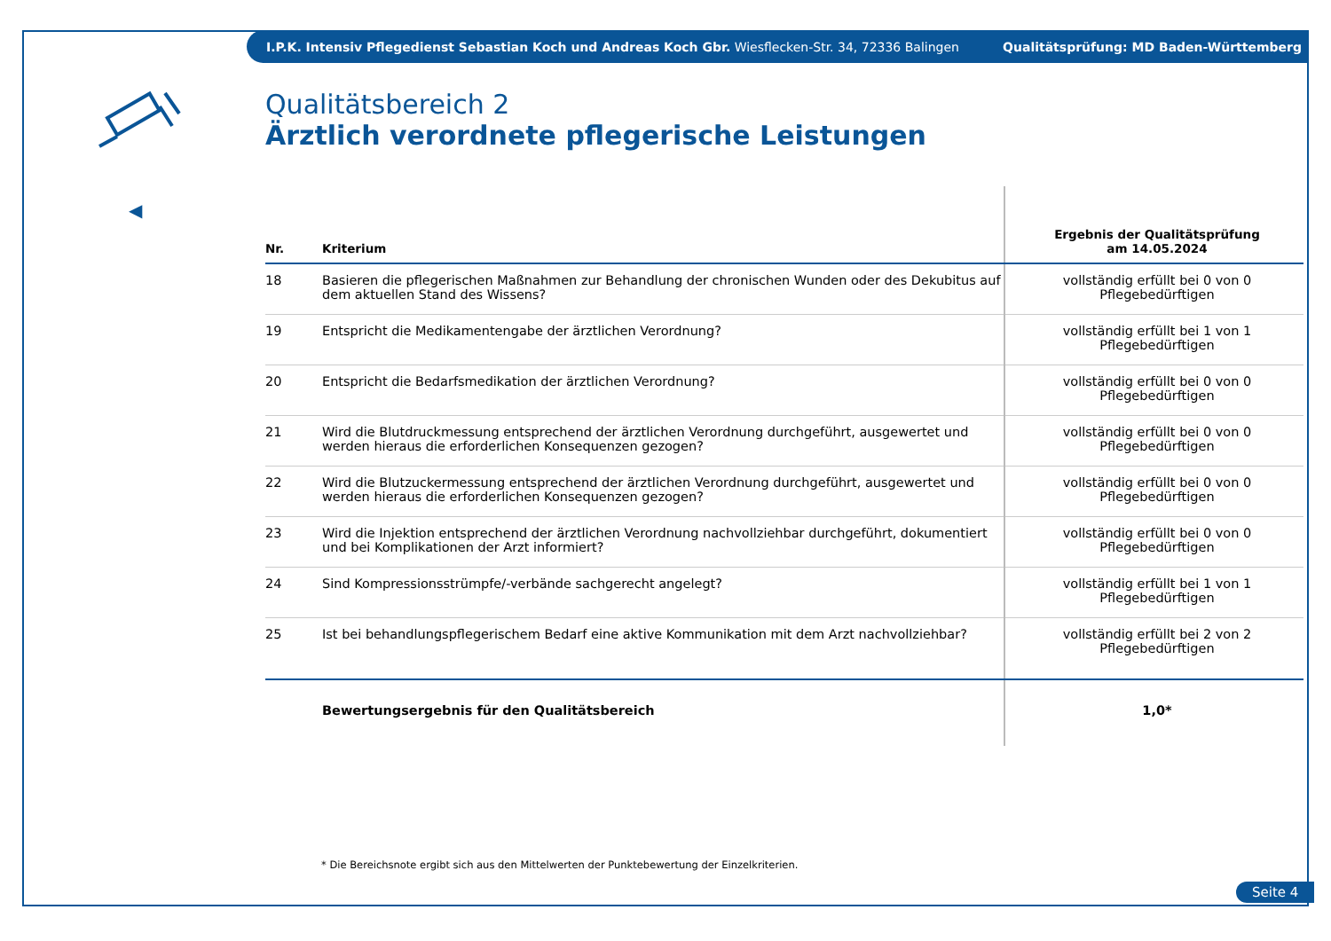I.P.K. Intensiv Pflegedienst Sebastian Koch und Andreas Koch Gbr. Wiesflecken-Str. 34, 72336 Balingen Qualitätsprüfung: MD Baden-Württemberg
◀
Qualitätsbereich 2
Ärztlich verordnete pflegerische Leistungen
| Nr. | Kriterium | Ergebnis der Qualitätsprüfung am 14.05.2024 |
| --- | --- | --- |
| 18 | Basieren die pflegerischen Maßnahmen zur Behandlung der chronischen Wunden oder des Dekubitus auf dem aktuellen Stand des Wissens? | vollständig erfüllt bei 0 von 0 Pflegebedürftigen |
| 19 | Entspricht die Medikamentengabe der ärztlichen Verordnung? | vollständig erfüllt bei 1 von 1 Pflegebedürftigen |
| 20 | Entspricht die Bedarfsmedikation der ärztlichen Verordnung? | vollständig erfüllt bei 0 von 0 Pflegebedürftigen |
| 21 | Wird die Blutdruckmessung entsprechend der ärztlichen Verordnung durchgeführt, ausgewertet und werden hieraus die erforderlichen Konsequenzen gezogen? | vollständig erfüllt bei 0 von 0 Pflegebedürftigen |
| 22 | Wird die Blutzuckermessung entsprechend der ärztlichen Verordnung durchgeführt, ausgewertet und werden hieraus die erforderlichen Konsequenzen gezogen? | vollständig erfüllt bei 0 von 0 Pflegebedürftigen |
| 23 | Wird die Injektion entsprechend der ärztlichen Verordnung nachvollziehbar durchgeführt, dokumentiert und bei Komplikationen der Arzt informiert? | vollständig erfüllt bei 0 von 0 Pflegebedürftigen |
| 24 | Sind Kompressionsstrümpfe/-verbände sachgerecht angelegt? | vollständig erfüllt bei 1 von 1 Pflegebedürftigen |
| 25 | Ist bei behandlungspflegerischem Bedarf eine aktive Kommunikation mit dem Arzt nachvollziehbar? | vollständig erfüllt bei 2 von 2 Pflegebedürftigen |
| | Bewertungsergebnis für den Qualitätsbereich | 1,0* |
* Die Bereichsnote ergibt sich aus den Mittelwerten der Punktebewertung der Einzelkriterien.
Seite 4